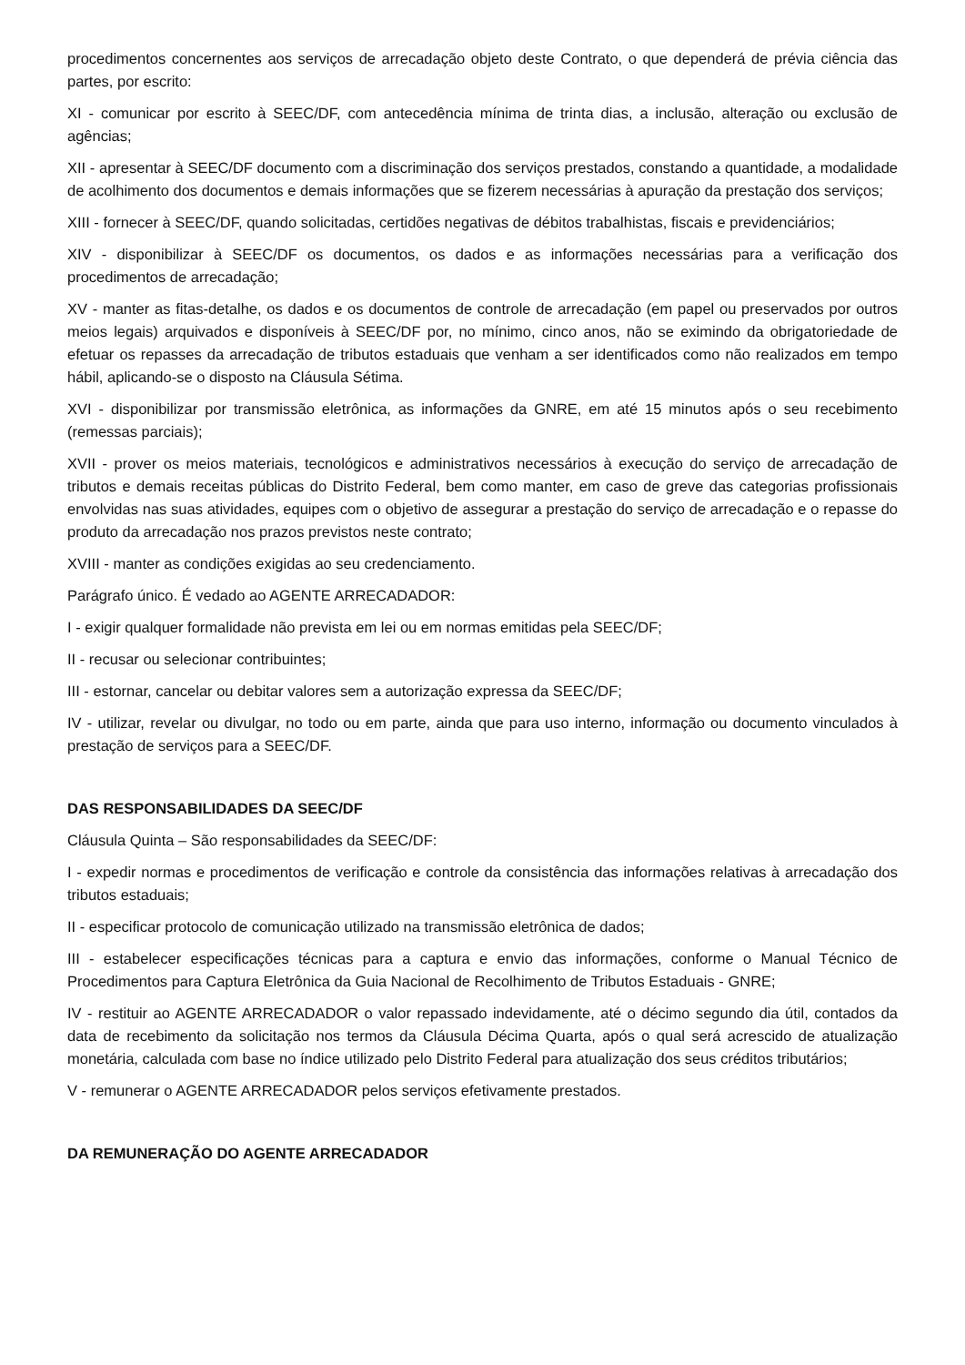procedimentos concernentes aos serviços de arrecadação objeto deste Contrato, o que dependerá de prévia ciência das partes, por escrito:
XI - comunicar por escrito à SEEC/DF, com antecedência mínima de trinta dias, a inclusão, alteração ou exclusão de agências;
XII - apresentar à SEEC/DF documento com a discriminação dos serviços prestados, constando a quantidade, a modalidade de acolhimento dos documentos e demais informações que se fizerem necessárias à apuração da prestação dos serviços;
XIII - fornecer à SEEC/DF, quando solicitadas, certidões negativas de débitos trabalhistas, fiscais e previdenciários;
XIV - disponibilizar à SEEC/DF os documentos, os dados e as informações necessárias para a verificação dos procedimentos de arrecadação;
XV - manter as fitas-detalhe, os dados e os documentos de controle de arrecadação (em papel ou preservados por outros meios legais) arquivados e disponíveis à SEEC/DF por, no mínimo, cinco anos, não se eximindo da obrigatoriedade de efetuar os repasses da arrecadação de tributos estaduais que venham a ser identificados como não realizados em tempo hábil, aplicando-se o disposto na Cláusula Sétima.
XVI - disponibilizar por transmissão eletrônica, as informações da GNRE, em até 15 minutos após o seu recebimento (remessas parciais);
XVII - prover os meios materiais, tecnológicos e administrativos necessários à execução do serviço de arrecadação de tributos e demais receitas públicas do Distrito Federal, bem como manter, em caso de greve das categorias profissionais envolvidas nas suas atividades, equipes com o objetivo de assegurar a prestação do serviço de arrecadação e o repasse do produto da arrecadação nos prazos previstos neste contrato;
XVIII - manter as condições exigidas ao seu credenciamento.
Parágrafo único. É vedado ao AGENTE ARRECADADOR:
I - exigir qualquer formalidade não prevista em lei ou em normas emitidas pela SEEC/DF;
II - recusar ou selecionar contribuintes;
III - estornar, cancelar ou debitar valores sem a autorização expressa da SEEC/DF;
IV - utilizar, revelar ou divulgar, no todo ou em parte, ainda que para uso interno, informação ou documento vinculados à prestação de serviços para a SEEC/DF.
DAS RESPONSABILIDADES DA SEEC/DF
Cláusula Quinta – São responsabilidades da SEEC/DF:
I - expedir normas e procedimentos de verificação e controle da consistência das informações relativas à arrecadação dos tributos estaduais;
II - especificar protocolo de comunicação utilizado na transmissão eletrônica de dados;
III - estabelecer especificações técnicas para a captura e envio das informações, conforme o Manual Técnico de Procedimentos para Captura Eletrônica da Guia Nacional de Recolhimento de Tributos Estaduais - GNRE;
IV - restituir ao AGENTE ARRECADADOR o valor repassado indevidamente, até o décimo segundo dia útil, contados da data de recebimento da solicitação nos termos da Cláusula Décima Quarta, após o qual será acrescido de atualização monetária, calculada com base no índice utilizado pelo Distrito Federal para atualização dos seus créditos tributários;
V - remunerar o AGENTE ARRECADADOR pelos serviços efetivamente prestados.
DA REMUNERAÇÃO DO AGENTE ARRECADADOR